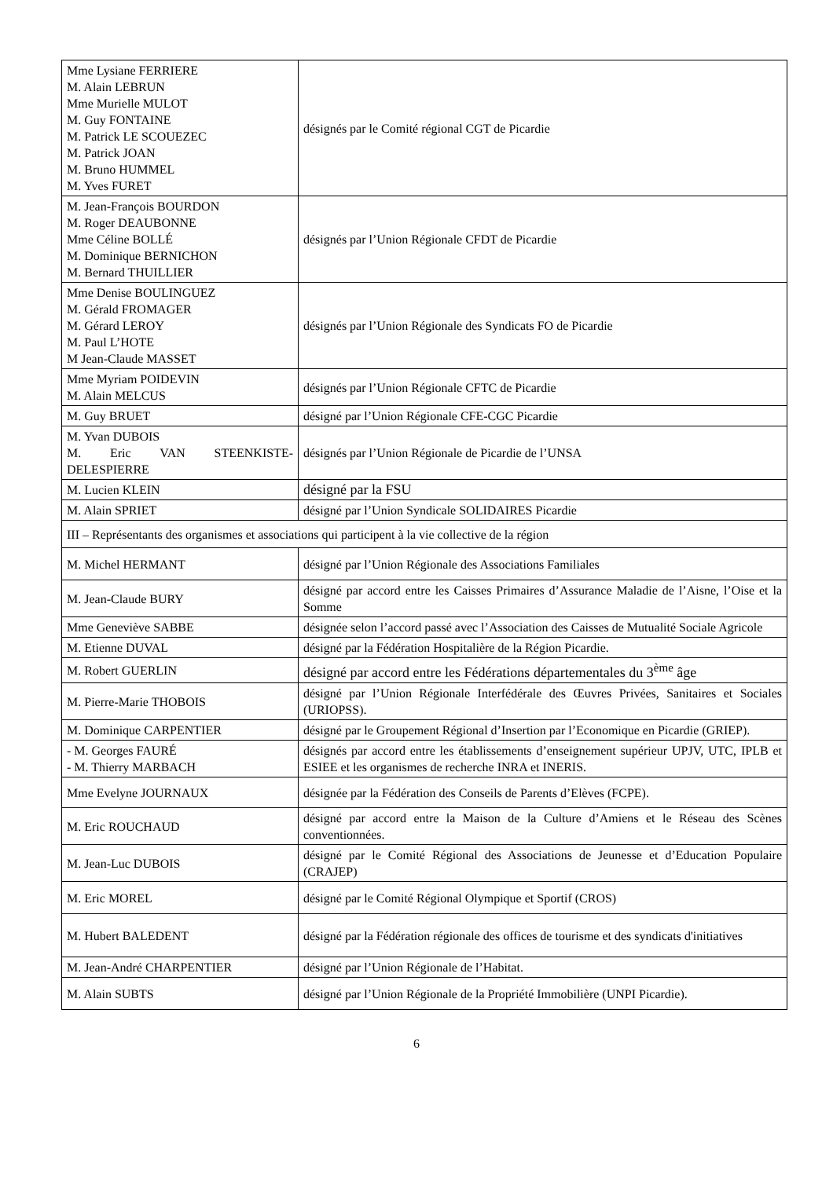| Mme Lysiane FERRIERE M. Alain LEBRUN Mme Murielle MULOT M. Guy FONTAINE M. Patrick LE SCOUEZEC M. Patrick JOAN M. Bruno HUMMEL M. Yves FURET | désignés par le Comité régional CGT de Picardie |
| M. Jean-François BOURDON M. Roger DEAUBONNE Mme Céline BOLLÉ M. Dominique BERNICHON M. Bernard THUILLIER | désignés par l’Union Régionale CFDT de Picardie |
| Mme Denise BOULINGUEZ M. Gérald FROMAGER M. Gérard LEROY M. Paul L’HOTE M Jean-Claude MASSET | désignés par l’Union Régionale des Syndicats FO de Picardie |
| Mme Myriam POIDEVIN M. Alain MELCUS | désignés par l’Union Régionale CFTC de Picardie |
| M. Guy BRUET | désigné par l’Union Régionale CFE-CGC Picardie |
| M. Yvan DUBOIS M. Eric VAN STEENKISTE-DELESPIERRE | désignés par l’Union Régionale de Picardie de l’UNSA |
| M. Lucien KLEIN | désigné par la FSU |
| M. Alain SPRIET | désigné par l’Union Syndicale SOLIDAIRES Picardie |
| III – Représentants des organismes et associations qui participent à la vie collective de la région | |
| M. Michel HERMANT | désigné par l’Union Régionale des Associations Familiales |
| M. Jean-Claude BURY | désigné par accord entre les Caisses Primaires d’Assurance Maladie de l’Aisne, l’Oise et la Somme |
| Mme Geneviève SABBE | désignée selon l’accord passé avec l’Association des Caisses de Mutualité Sociale Agricole |
| M. Etienne DUVAL | désigné par la Fédération Hospitalière de la Région Picardie. |
| M. Robert GUERLIN | désigné par accord entre les Fédérations départementales du 3<sup>ème</sup> âge |
| M. Pierre-Marie THOBOIS | désigné par l’Union Régionale Interfédérale des Œuvres Privées, Sanitaires et Sociales (URIOPSS). |
| M. Dominique CARPENTIER | désigné par le Groupement Régional d’Insertion par l’Economique en Picardie (GRIEP). |
| - M. Georges FAURÉ - M. Thierry MARBACH | désignés par accord entre les établissements d’enseignement supérieur UPJV, UTC, IPLB et ESIEE et les organismes de recherche INRA et INERIS. |
| Mme Evelyne JOURNAUX | désignée par la Fédération des Conseils de Parents d’Elèves (FCPE). |
| M. Eric ROUCHAUD | désigné par accord entre la Maison de la Culture d’Amiens et le Réseau des Scènes conventionnées. |
| M. Jean-Luc DUBOIS | désigné par le Comité Régional des Associations de Jeunesse et d’Education Populaire (CRAJEP) |
| M. Eric MOREL | désigné par le Comité Régional Olympique et Sportif (CROS) |
| M. Hubert BALEDENT | désigné par la Fédération régionale des offices de tourisme et des syndicats d'initiatives |
| M. Jean-André CHARPENTIER | désigné par l’Union Régionale de l’Habitat. |
| M. Alain SUBTS | désigné par l’Union Régionale de la Propriété Immobilière (UNPI Picardie). |
6